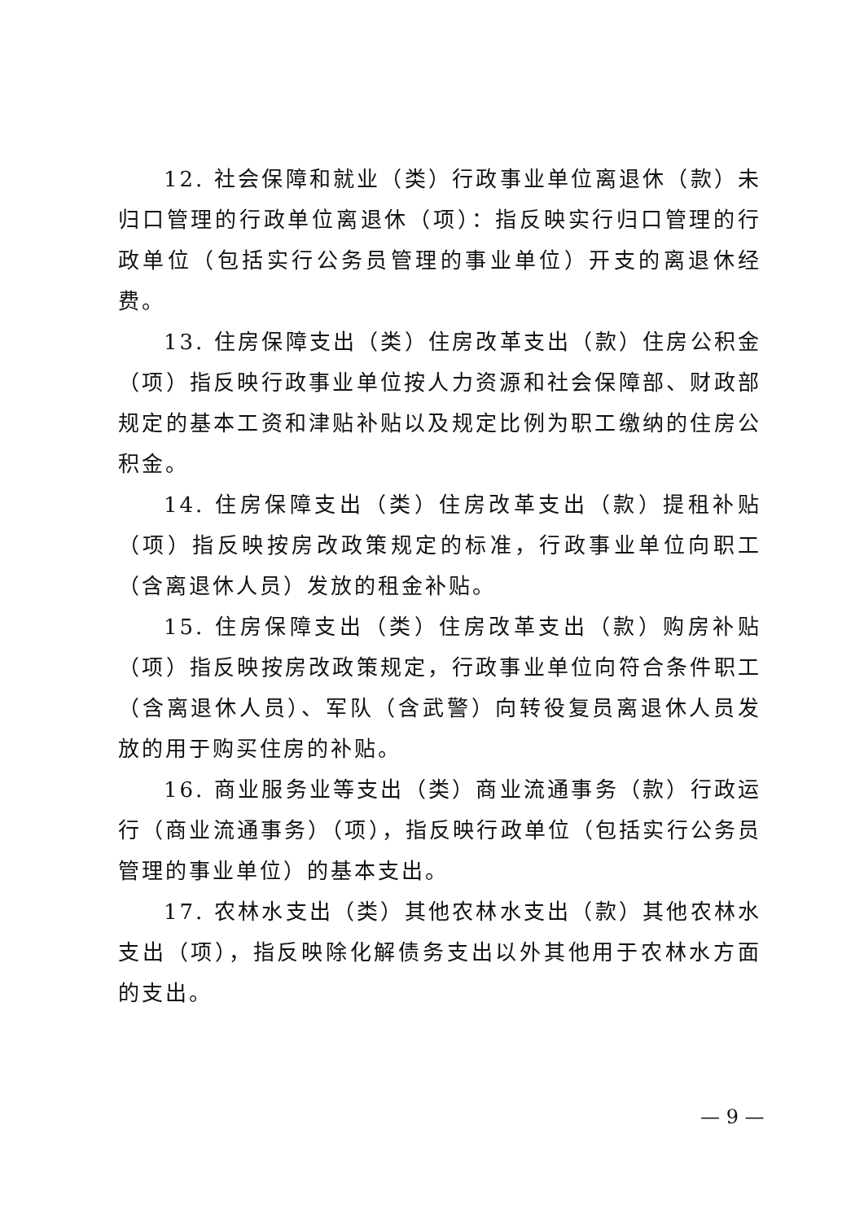12. 社会保障和就业（类）行政事业单位离退休（款）未归口管理的行政单位离退休（项）：指反映实行归口管理的行政单位（包括实行公务员管理的事业单位）开支的离退休经费。
13. 住房保障支出（类）住房改革支出（款）住房公积金（项）指反映行政事业单位按人力资源和社会保障部、财政部规定的基本工资和津贴补贴以及规定比例为职工缴纳的住房公积金。
14. 住房保障支出（类）住房改革支出（款）提租补贴（项）指反映按房改政策规定的标准，行政事业单位向职工（含离退休人员）发放的租金补贴。
15. 住房保障支出（类）住房改革支出（款）购房补贴（项）指反映按房改政策规定，行政事业单位向符合条件职工（含离退休人员）、军队（含武警）向转役复员离退休人员发放的用于购买住房的补贴。
16. 商业服务业等支出（类）商业流通事务（款）行政运行（商业流通事务）（项），指反映行政单位（包括实行公务员管理的事业单位）的基本支出。
17. 农林水支出（类）其他农林水支出（款）其他农林水支出（项），指反映除化解债务支出以外其他用于农林水方面的支出。
— 9 —